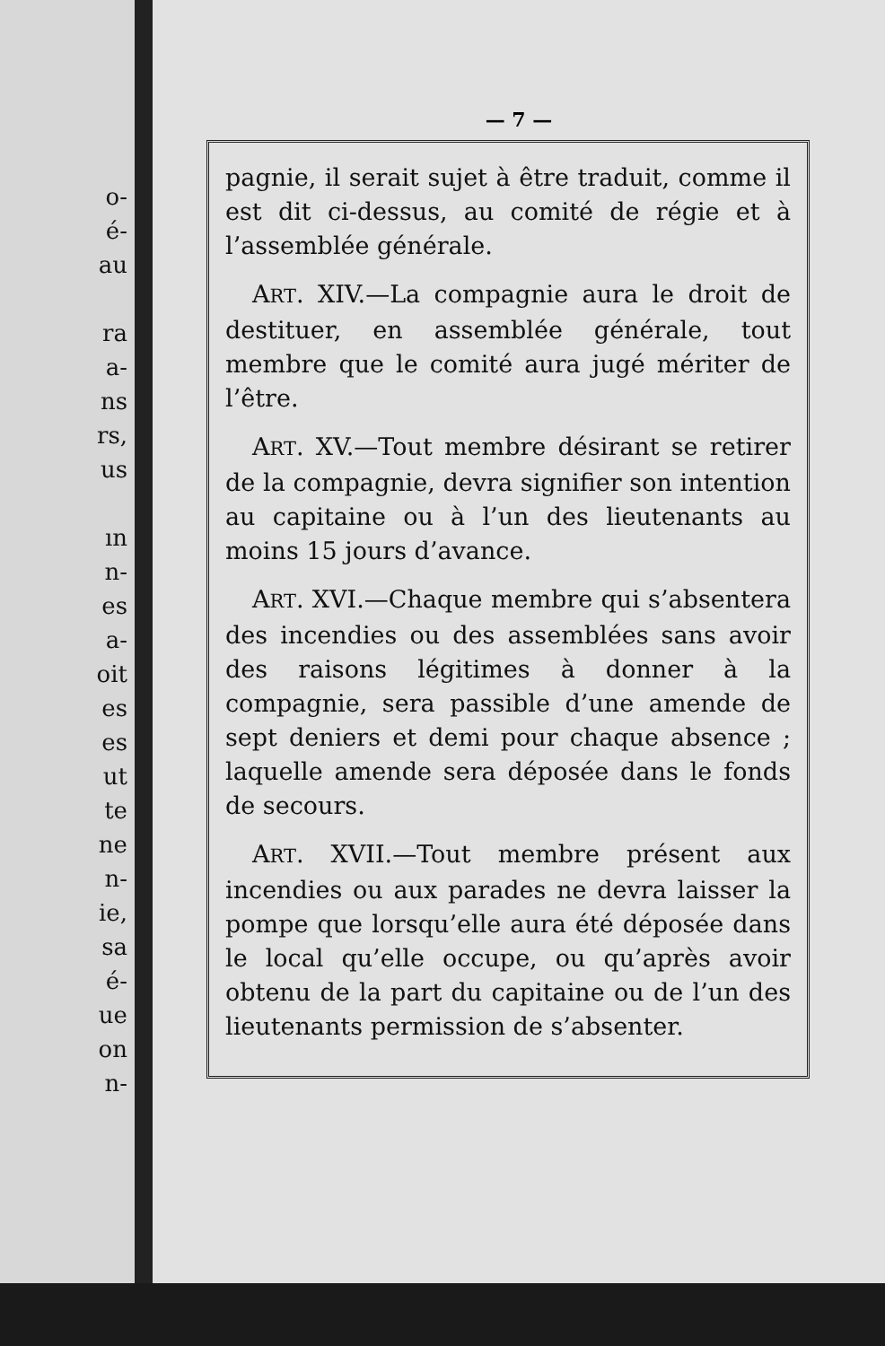o-
é-
au
ra
a-
ns
rs,
us
ın
n-
es
a-
oit
es
es
ut
te
ne
n-
ie,
sa
é-
ue
on
n-
— 7 —
pagnie, il serait sujet à être traduit, comme il est dit ci-dessus, au comité de régie et à l’assemblée générale.
ART. XIV.—La compagnie aura le droit de destituer, en assemblée générale, tout membre que le comité aura jugé mériter de l’être.
ART. XV.—Tout membre désirant se retirer de la compagnie, devra signifier son intention au capitaine ou à l’un des lieutenants au moins 15 jours d’avance.
ART. XVI.—Chaque membre qui s’absentera des incendies ou des assemblées sans avoir des raisons légitimes à donner à la compagnie, sera passible d’une amende de sept deniers et demi pour chaque absence ; laquelle amende sera déposée dans le fonds de secours.
ART. XVII.—Tout membre présent aux incendies ou aux parades ne devra laisser la pompe que lorsqu’elle aura été déposée dans le local qu’elle occupe, ou qu’après avoir obtenu de la part du capitaine ou de l’un des lieutenants permission de s’absenter.